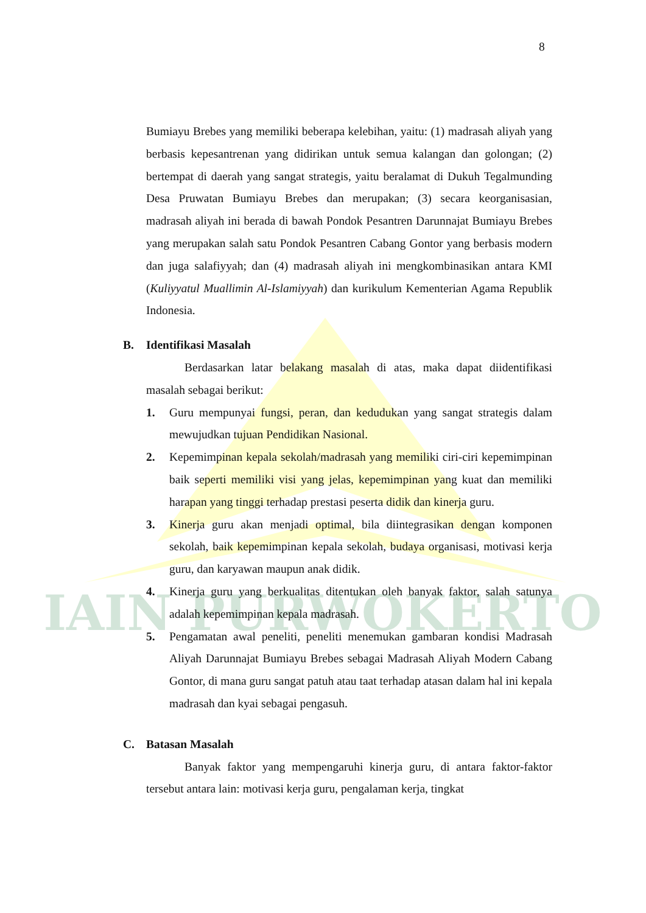IAIN PURWOKERTO
8
Bumiayu Brebes yang memiliki beberapa kelebihan, yaitu: (1) madrasah aliyah yang berbasis kepesantrenan yang didirikan untuk semua kalangan dan golongan; (2) bertempat di daerah yang sangat strategis, yaitu beralamat di Dukuh Tegalmunding Desa Pruwatan Bumiayu Brebes dan merupakan; (3) secara keorganisasian, madrasah aliyah ini berada di bawah Pondok Pesantren Darunnajat Bumiayu Brebes yang merupakan salah satu Pondok Pesantren Cabang Gontor yang berbasis modern dan juga salafiyyah; dan (4) madrasah aliyah ini mengkombinasikan antara KMI (Kuliyyatul Muallimin Al-Islamiyyah) dan kurikulum Kementerian Agama Republik Indonesia.
B. Identifikasi Masalah
Berdasarkan latar belakang masalah di atas, maka dapat diidentifikasi masalah sebagai berikut:
1. Guru mempunyai fungsi, peran, dan kedudukan yang sangat strategis dalam mewujudkan tujuan Pendidikan Nasional.
2. Kepemimpinan kepala sekolah/madrasah yang memiliki ciri-ciri kepemimpinan baik seperti memiliki visi yang jelas, kepemimpinan yang kuat dan memiliki harapan yang tinggi terhadap prestasi peserta didik dan kinerja guru.
3. Kinerja guru akan menjadi optimal, bila diintegrasikan dengan komponen sekolah, baik kepemimpinan kepala sekolah, budaya organisasi, motivasi kerja guru, dan karyawan maupun anak didik.
4. Kinerja guru yang berkualitas ditentukan oleh banyak faktor, salah satunya adalah kepemimpinan kepala madrasah.
5. Pengamatan awal peneliti, peneliti menemukan gambaran kondisi Madrasah Aliyah Darunnajat Bumiayu Brebes sebagai Madrasah Aliyah Modern Cabang Gontor, di mana guru sangat patuh atau taat terhadap atasan dalam hal ini kepala madrasah dan kyai sebagai pengasuh.
C. Batasan Masalah
Banyak faktor yang mempengaruhi kinerja guru, di antara faktor-faktor tersebut antara lain: motivasi kerja guru, pengalaman kerja, tingkat